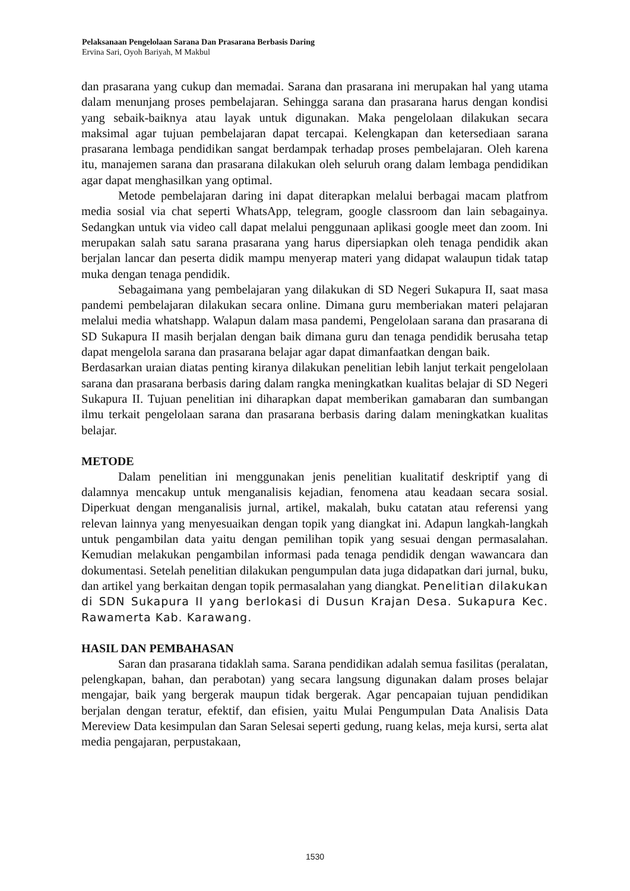Pelaksanaan Pengelolaan Sarana Dan Prasarana Berbasis Daring
Ervina Sari, Oyoh Bariyah, M Makbul
dan prasarana yang cukup dan memadai. Sarana dan prasarana ini merupakan hal yang utama dalam menunjang proses pembelajaran. Sehingga sarana dan prasarana harus dengan kondisi yang sebaik-baiknya atau layak untuk digunakan. Maka pengelolaan dilakukan secara maksimal agar tujuan pembelajaran dapat tercapai. Kelengkapan dan ketersediaan sarana prasarana lembaga pendidikan sangat berdampak terhadap proses pembelajaran. Oleh karena itu, manajemen sarana dan prasarana dilakukan oleh seluruh orang dalam lembaga pendidikan agar dapat menghasilkan yang optimal.
Metode pembelajaran daring ini dapat diterapkan melalui berbagai macam platfrom media sosial via chat seperti WhatsApp, telegram, google classroom dan lain sebagainya. Sedangkan untuk via video call dapat melalui penggunaan aplikasi google meet dan zoom. Ini merupakan salah satu sarana prasarana yang harus dipersiapkan oleh tenaga pendidik akan berjalan lancar dan peserta didik mampu menyerap materi yang didapat walaupun tidak tatap muka dengan tenaga pendidik.
Sebagaimana yang pembelajaran yang dilakukan di SD Negeri Sukapura II, saat masa pandemi pembelajaran dilakukan secara online. Dimana guru memberiakan materi pelajaran melalui media whatshapp. Walapun dalam masa pandemi, Pengelolaan sarana dan prasarana di SD Sukapura II masih berjalan dengan baik dimana guru dan tenaga pendidik berusaha tetap dapat mengelola sarana dan prasarana belajar agar dapat dimanfaatkan dengan baik.
Berdasarkan uraian diatas penting kiranya dilakukan penelitian lebih lanjut terkait pengelolaan sarana dan prasarana berbasis daring dalam rangka meningkatkan kualitas belajar di SD Negeri Sukapura II. Tujuan penelitian ini diharapkan dapat memberikan gamabaran dan sumbangan ilmu terkait pengelolaan sarana dan prasarana berbasis daring dalam meningkatkan kualitas belajar.
METODE
Dalam penelitian ini menggunakan jenis penelitian kualitatif deskriptif yang di dalamnya mencakup untuk menganalisis kejadian, fenomena atau keadaan secara sosial. Diperkuat dengan menganalisis jurnal, artikel, makalah, buku catatan atau referensi yang relevan lainnya yang menyesuaikan dengan topik yang diangkat ini. Adapun langkah-langkah untuk pengambilan data yaitu dengan pemilihan topik yang sesuai dengan permasalahan. Kemudian melakukan pengambilan informasi pada tenaga pendidik dengan wawancara dan dokumentasi. Setelah penelitian dilakukan pengumpulan data juga didapatkan dari jurnal, buku, dan artikel yang berkaitan dengan topik permasalahan yang diangkat. Penelitian dilakukan di SDN Sukapura II yang berlokasi di Dusun Krajan Desa. Sukapura Kec. Rawamerta Kab. Karawang.
HASIL DAN PEMBAHASAN
Saran dan prasarana tidaklah sama. Sarana pendidikan adalah semua fasilitas (peralatan, pelengkapan, bahan, dan perabotan) yang secara langsung digunakan dalam proses belajar mengajar, baik yang bergerak maupun tidak bergerak. Agar pencapaian tujuan pendidikan berjalan dengan teratur, efektif, dan efisien, yaitu Mulai Pengumpulan Data Analisis Data Mereview Data kesimpulan dan Saran Selesai seperti gedung, ruang kelas, meja kursi, serta alat media pengajaran, perpustakaan,
1530